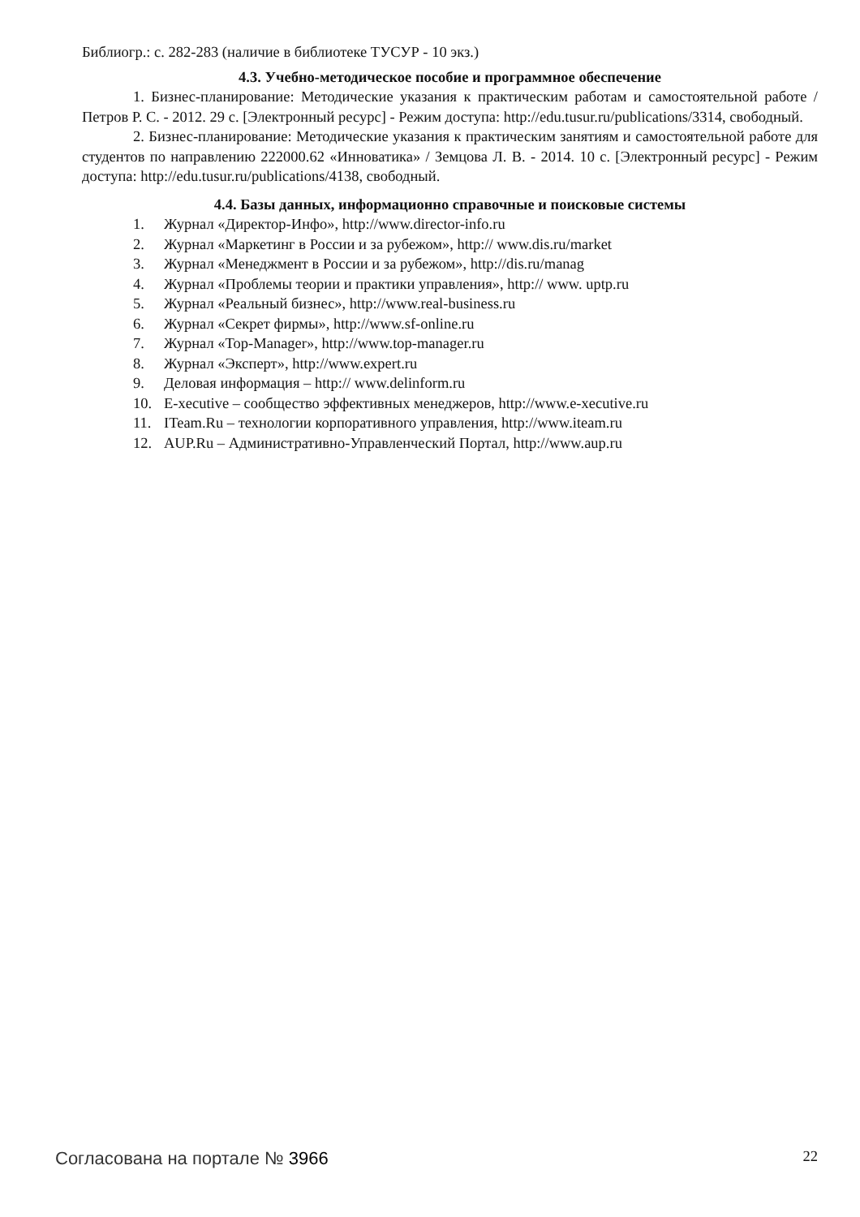Библиогр.: с. 282-283 (наличие в библиотеке ТУСУР - 10 экз.)
4.3. Учебно-методическое пособие и программное обеспечение
1. Бизнес-планирование: Методические указания к практическим работам и самостоятельной работе / Петров Р. С. - 2012. 29 с. [Электронный ресурс] - Режим доступа: http://edu.tusur.ru/publications/3314, свободный.
2. Бизнес-планирование: Методические указания к практическим занятиям и самостоятельной работе для студентов по направлению 222000.62 «Инноватика» / Земцова Л. В. - 2014. 10 с. [Электронный ресурс] - Режим доступа: http://edu.tusur.ru/publications/4138, свободный.
4.4. Базы данных, информационно справочные и поисковые системы
1. Журнал «Директор-Инфо», http://www.director-info.ru
2. Журнал «Маркетинг в России и за рубежом», http:// www.dis.ru/market
3. Журнал «Менеджмент в России и за рубежом», http://dis.ru/manag
4. Журнал «Проблемы теории и практики управления», http:// www. uptp.ru
5. Журнал «Реальный бизнес», http://www.real-business.ru
6. Журнал «Секрет фирмы», http://www.sf-online.ru
7. Журнал «Top-Manager», http://www.top-manager.ru
8. Журнал «Эксперт», http://www.expert.ru
9. Деловая информация – http:// www.delinform.ru
10. E-xecutive – сообщество эффективных менеджеров, http://www.e-xecutive.ru
11. ITeam.Ru – технологии корпоративного управления, http://www.iteam.ru
12. AUP.Ru – Административно-Управленческий Портал, http://www.aup.ru
Согласована на портале № 3966 22